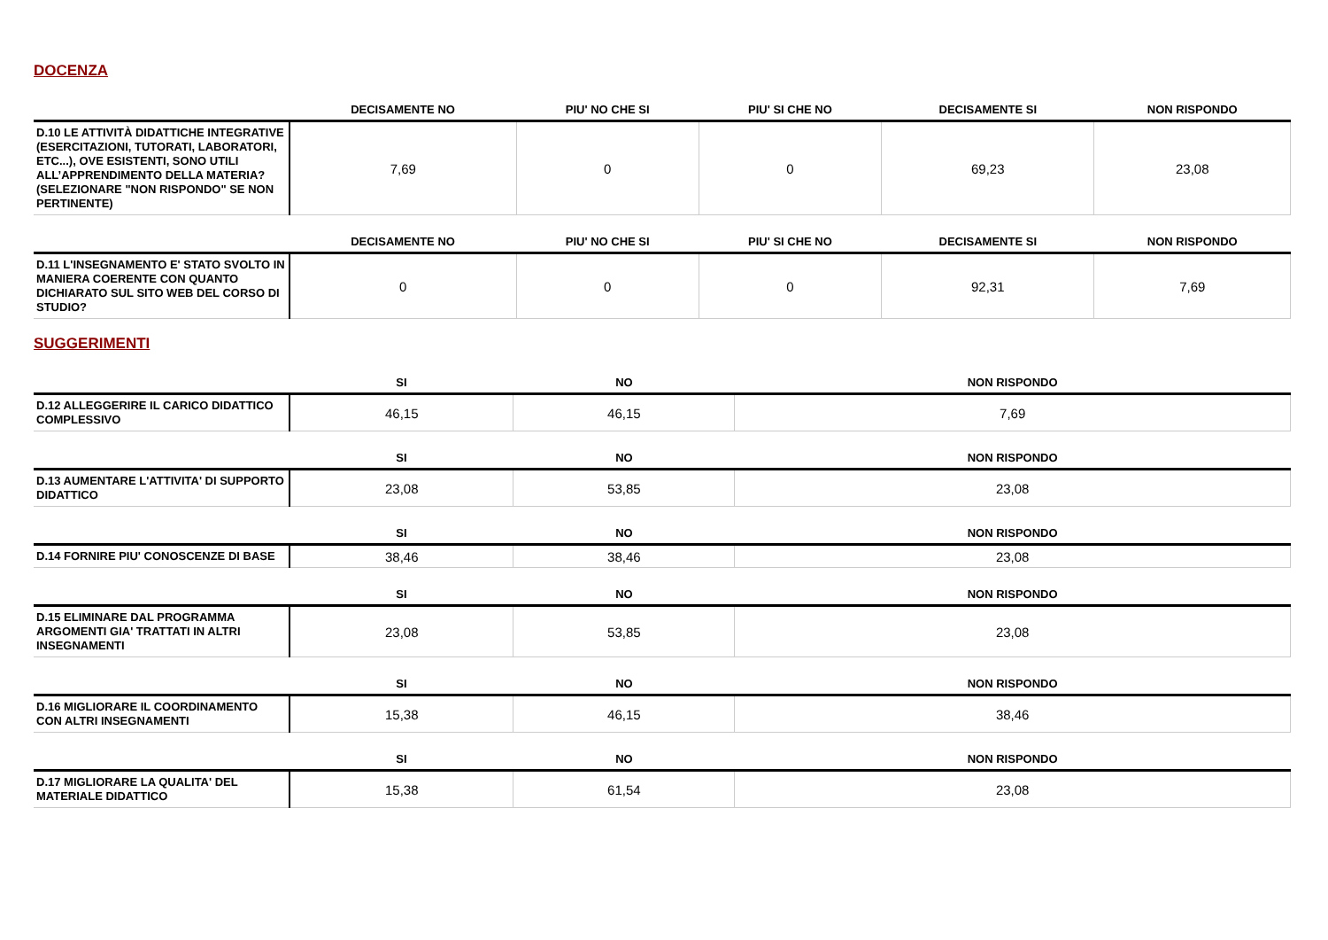DOCENZA
| | DECISAMENTE NO | PIU' NO CHE SI | PIU' SI CHE NO | DECISAMENTE SI | NON RISPONDO |
| --- | --- | --- | --- | --- | --- |
| D.10 LE ATTIVITÀ DIDATTICHE INTEGRATIVE (ESERCITAZIONI, TUTORATI, LABORATORI, ETC...), OVE ESISTENTI, SONO UTILI ALL’APPRENDIMENTO DELLA MATERIA? (SELEZIONARE "NON RISPONDO" SE NON PERTINENTE) | 7,69 | 0 | 0 | 69,23 | 23,08 |
| | DECISAMENTE NO | PIU' NO CHE SI | PIU' SI CHE NO | DECISAMENTE SI | NON RISPONDO |
| --- | --- | --- | --- | --- | --- |
| D.11 L'INSEGNAMENTO E' STATO SVOLTO IN MANIERA COERENTE CON QUANTO DICHIARATO SUL SITO WEB DEL CORSO DI STUDIO? | 0 | 0 | 0 | 92,31 | 7,69 |
SUGGERIMENTI
| | SI | NO | NON RISPONDO |
| --- | --- | --- | --- |
| D.12 ALLEGGERIRE IL CARICO DIDATTICO COMPLESSIVO | 46,15 | 46,15 | 7,69 |
| | SI | NO | NON RISPONDO |
| --- | --- | --- | --- |
| D.13 AUMENTARE L'ATTIVITA' DI SUPPORTO DIDATTICO | 23,08 | 53,85 | 23,08 |
| | SI | NO | NON RISPONDO |
| --- | --- | --- | --- |
| D.14 FORNIRE PIU' CONOSCENZE DI BASE | 38,46 | 38,46 | 23,08 |
| | SI | NO | NON RISPONDO |
| --- | --- | --- | --- |
| D.15 ELIMINARE DAL PROGRAMMA ARGOMENTI GIA' TRATTATI IN ALTRI INSEGNAMENTI | 23,08 | 53,85 | 23,08 |
| | SI | NO | NON RISPONDO |
| --- | --- | --- | --- |
| D.16 MIGLIORARE IL COORDINAMENTO CON ALTRI INSEGNAMENTI | 15,38 | 46,15 | 38,46 |
| | SI | NO | NON RISPONDO |
| --- | --- | --- | --- |
| D.17 MIGLIORARE LA QUALITA' DEL MATERIALE DIDATTICO | 15,38 | 61,54 | 23,08 |